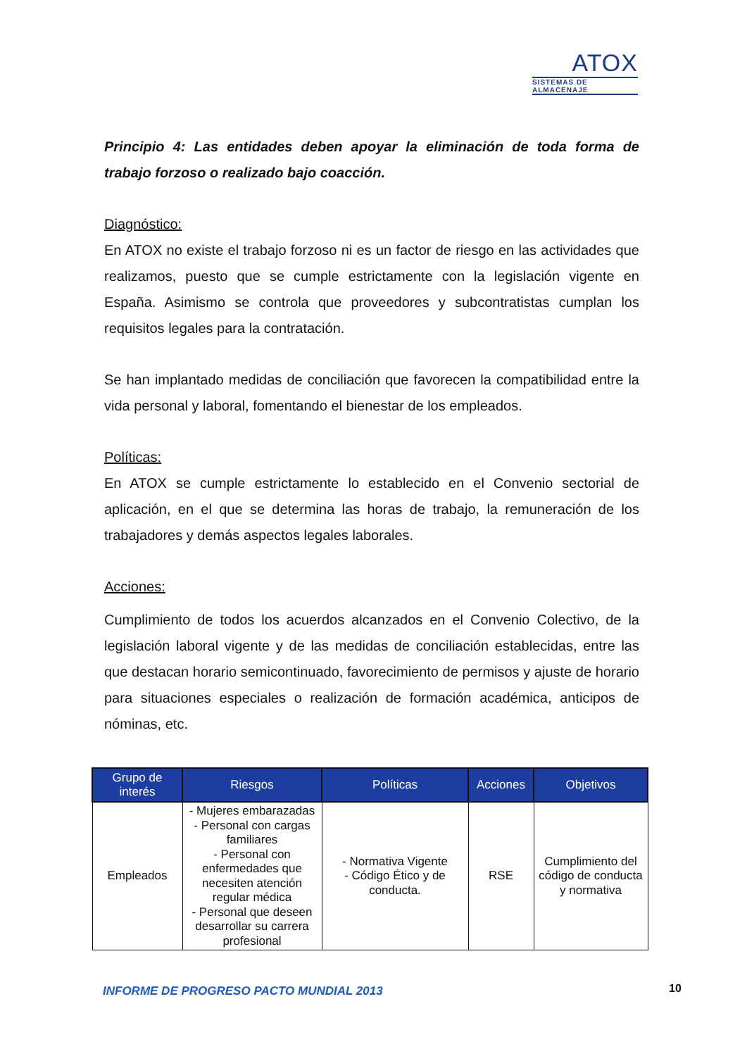ATOX
SISTEMAS DE ALMACENAJE
Principio 4: Las entidades deben apoyar la eliminación de toda forma de trabajo forzoso o realizado bajo coacción.
Diagnóstico:
En ATOX no existe el trabajo forzoso ni es un factor de riesgo en las actividades que realizamos, puesto que se cumple estrictamente con la legislación vigente en España. Asimismo se controla que proveedores y subcontratistas cumplan los requisitos legales para la contratación.
Se han implantado medidas de conciliación que favorecen la compatibilidad entre la vida personal y laboral, fomentando el bienestar de los empleados.
Políticas:
En ATOX se cumple estrictamente lo establecido en el Convenio sectorial de aplicación, en el que se determina las horas de trabajo, la remuneración de los trabajadores y demás aspectos legales laborales.
Acciones:
Cumplimiento de todos los acuerdos alcanzados en el Convenio Colectivo, de la legislación laboral vigente y de las medidas de conciliación establecidas, entre las que destacan horario semicontinuado, favorecimiento de permisos y ajuste de horario para situaciones especiales o realización de formación académica, anticipos de nóminas, etc.
| Grupo de interés | Riesgos | Políticas | Acciones | Objetivos |
| --- | --- | --- | --- | --- |
| Empleados | - Mujeres embarazadas - Personal con cargas familiares - Personal con enfermedades que necesiten atención regular médica - Personal que deseen desarrollar su carrera profesional | - Normativa Vigente - Código Ético y de conducta. | RSE | Cumplimiento del código de conducta y normativa |
INFORME DE PROGRESO PACTO MUNDIAL 2013
10